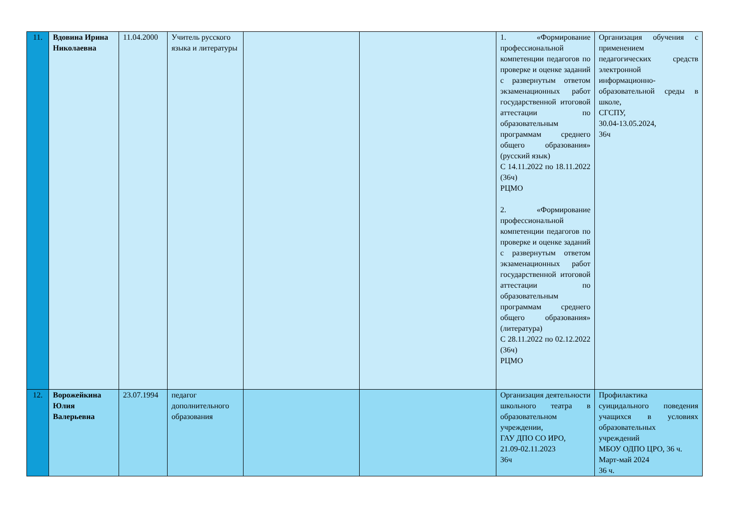| 11. | Вдовина Ирина Николаевна | 11.04.2000 | Учитель русского языка и литературы | | | 1. «Формирование профессиональной компетенции педагогов по проверке и оценке заданий с развернутым ответом экзаменационных работ государственной итоговой аттестации по образовательным программам среднего общего образования» (русский язык) С 14.11.2022 по 18.11.2022 (36ч) РЦМО 2. «Формирование профессиональной компетенции педагогов по проверке и оценке заданий с развернутым ответом экзаменационных работ государственной итоговой аттестации по образовательным программам среднего общего образования» (литература) С 28.11.2022 по 02.12.2022 (36ч) РЦМО | Организация обучения с применением педагогических средств электронной информационно-образовательной среды в школе, СГСПУ, 30.04-13.05.2024, 36ч |
| 12. | Ворожейкина Юлия Валерьевна | 23.07.1994 | педагог дополнительного образования | | | Организация деятельности школьного театра в образовательном учреждении, ГАУ ДПО СО ИРО, 21.09-02.11.2023 36ч | Профилактика суицидального поведения учащихся в условиях образовательных учреждений МБОУ ОДПО ЦРО, 36 ч. Март-май 2024 36 ч. |